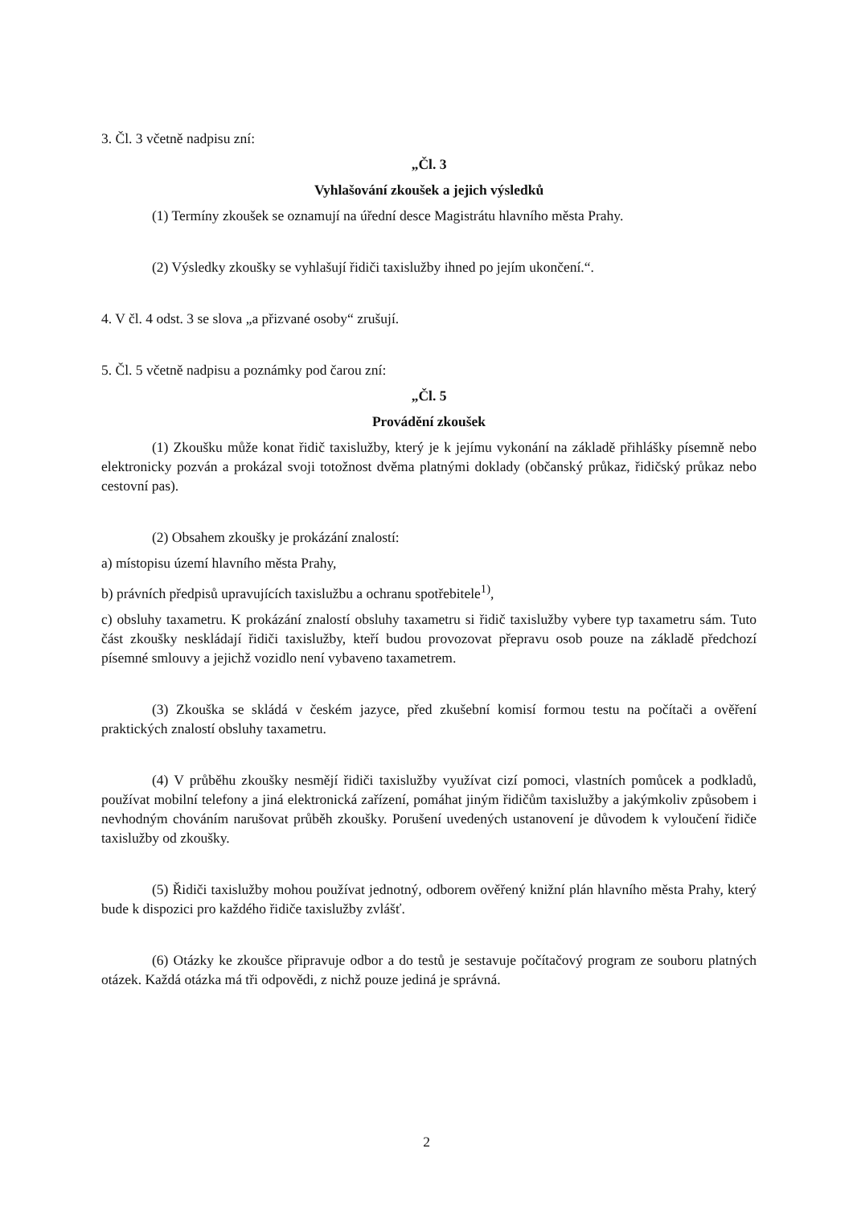3. Čl. 3 včetně nadpisu zní:
„Čl. 3
Vyhlašování zkoušek a jejich výsledků
(1) Termíny zkoušek se oznamují na úřední desce Magistrátu hlavního města Prahy.
(2) Výsledky zkoušky se vyhlašují řidiči taxislužby ihned po jejím ukončení.“.
4. V čl. 4 odst. 3 se slova „a přizvané osoby“ zrušují.
5. Čl. 5 včetně nadpisu a poznámky pod čarou zní:
„Čl. 5
Provádění zkoušek
(1) Zkoušku může konat řidič taxislužby, který je k jejímu vykonání na základě přihlášky písemně nebo elektronicky pozván a prokázal svoji totožnost dvěma platnými doklady (občanský průkaz, řidičský průkaz nebo cestovní pas).
(2) Obsahem zkoušky je prokázání znalostí:
a) místopisu území hlavního města Prahy,
b) právních předpisů upravujících taxislužbu a ochranu spotřebitele<sup>1)</sup>,
c) obsluhy taxametru. K prokázání znalostí obsluhy taxametru si řidič taxislužby vybere typ taxametru sám. Tuto část zkoušky neskládají řidiči taxislužby, kteří budou provozovat přepravu osob pouze na základě předchozí písemné smlouvy a jejichž vozidlo není vybaveno taxametrem.
(3) Zkouška se skládá v českém jazyce, před zkušební komisí formou testu na počítači a ověření praktických znalostí obsluhy taxametru.
(4) V průběhu zkoušky nesmějí řidiči taxislužby využívat cizí pomoci, vlastních pomůcek a podkladů, používat mobilní telefony a jiná elektronická zařízení, pomáhat jiným řidičům taxislužby a jakýmkoliv způsobem i nevhodným chováním narušovat průběh zkoušky. Porušení uvedených ustanovení je důvodem k vyloučení řidiče taxislužby od zkoušky.
(5) Řidiči taxislužby mohou používat jednotný, odborem ověřený knižní plán hlavního města Prahy, který bude k dispozici pro každého řidiče taxislužby zvlášť.
(6) Otázky ke zkoušce připravuje odbor a do testů je sestavuje počítačový program ze souboru platných otázek. Každá otázka má tři odpovědi, z nichž pouze jediná je správná.
2